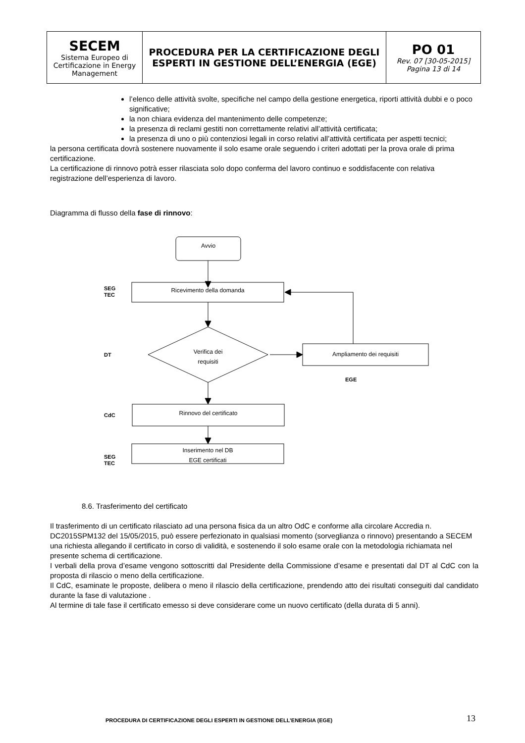| SECEM Sistema Europeo di Certificazione in Energy Management | PROCEDURA PER LA CERTIFICAZIONE DEGLI ESPERTI IN GESTIONE DELL’ENERGIA (EGE) | PO 01 Rev. 07 [30-05-2015] Pagina 13 di 14 |
l’elenco delle attività svolte, specifiche nel campo della gestione energetica, riporti attività dubbi e o poco significative;
la non chiara evidenza del mantenimento delle competenze;
la presenza di reclami gestiti non correttamente relativi all’attività certificata;
la presenza di uno o più contenziosi legali in corso relativi all’attività certificata per aspetti tecnici;
la persona certificata dovrà sostenere nuovamente il solo esame orale seguendo i criteri adottati per la prova orale di prima certificazione.
La certificazione di rinnovo potrà esser rilasciata solo dopo conferma del lavoro continuo e soddisfacente con relativa registrazione dell’esperienza di lavoro.
Diagramma di flusso della fase di rinnovo:
Avvio
SEG
TEC
Ricevimento della domanda
DT
Verifica dei
requisiti
Ampliamento dei requisiti
EGE
CdC
Rinnovo del certificato
SEG
TEC
Inserimento nel DB
EGE certificati
8.6. Trasferimento del certificato
Il trasferimento di un certificato rilasciato ad una persona fisica da un altro OdC e conforme alla circolare Accredia n. DC2015SPM132 del 15/05/2015, può essere perfezionato in qualsiasi momento (sorveglianza o rinnovo) presentando a SECEM una richiesta allegando il certificato in corso di validità, e sostenendo il solo esame orale con la metodologia richiamata nel presente schema di certificazione.
I verbali della prova d’esame vengono sottoscritti dal Presidente della Commissione d’esame e presentati dal DT al CdC con la proposta di rilascio o meno della certificazione.
Il CdC, esaminate le proposte, delibera o meno il rilascio della certificazione, prendendo atto dei risultati conseguiti dal candidato durante la fase di valutazione .
Al termine di tale fase il certificato emesso si deve considerare come un nuovo certificato (della durata di 5 anni).
PROCEDURA DI CERTIFICAZIONE DEGLI ESPERTI IN GESTIONE DELL’ENERGIA (EGE) 13